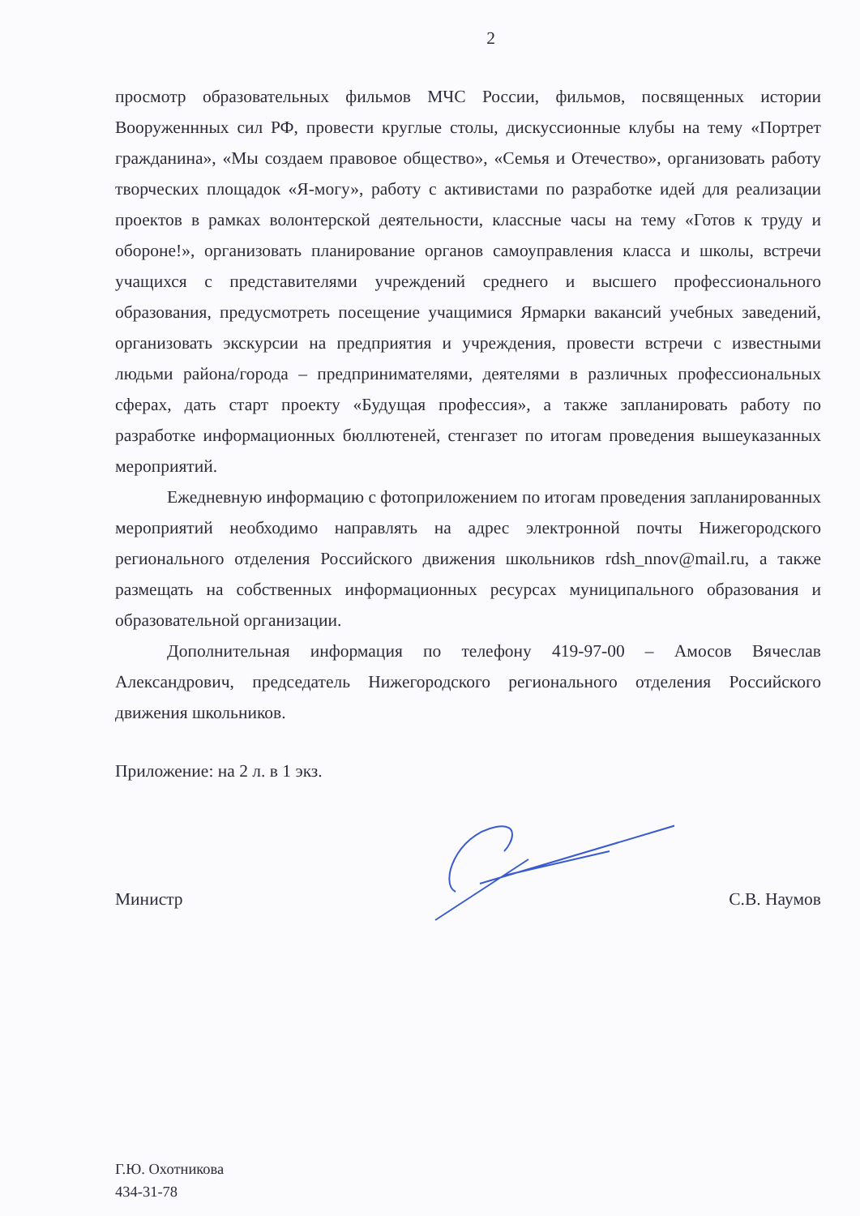2
просмотр образовательных фильмов МЧС России, фильмов, посвященных истории Вооруженнных сил РФ, провести круглые столы, дискуссионные клубы на тему «Портрет гражданина», «Мы создаем правовое общество», «Семья и Отечество», организовать работу творческих площадок «Я-могу», работу с активистами по разработке идей для реализации проектов в рамках волонтерской деятельности, классные часы на тему «Готов к труду и обороне!», организовать планирование органов самоуправления класса и школы, встречи учащихся с представителями учреждений среднего и высшего профессионального образования, предусмотреть посещение учащимися Ярмарки вакансий учебных заведений, организовать экскурсии на предприятия и учреждения, провести встречи с известными людьми района/города – предпринимателями, деятелями в различных профессиональных сферах, дать старт проекту «Будущая профессия», а также запланировать работу по разработке информационных бюллютеней, стенгазет по итогам проведения вышеуказанных мероприятий.
Ежедневную информацию с фотоприложением по итогам проведения запланированных мероприятий необходимо направлять на адрес электронной почты Нижегородского регионального отделения Российского движения школьников rdsh_nnov@mail.ru, а также размещать на собственных информационных ресурсах муниципального образования и образовательной организации.
Дополнительная информация по телефону 419-97-00 – Амосов Вячеслав Александрович, председатель Нижегородского регионального отделения Российского движения школьников.
Приложение: на 2 л. в 1 экз.
Министр С.В. Наумов
Г.Ю. Охотникова
434-31-78